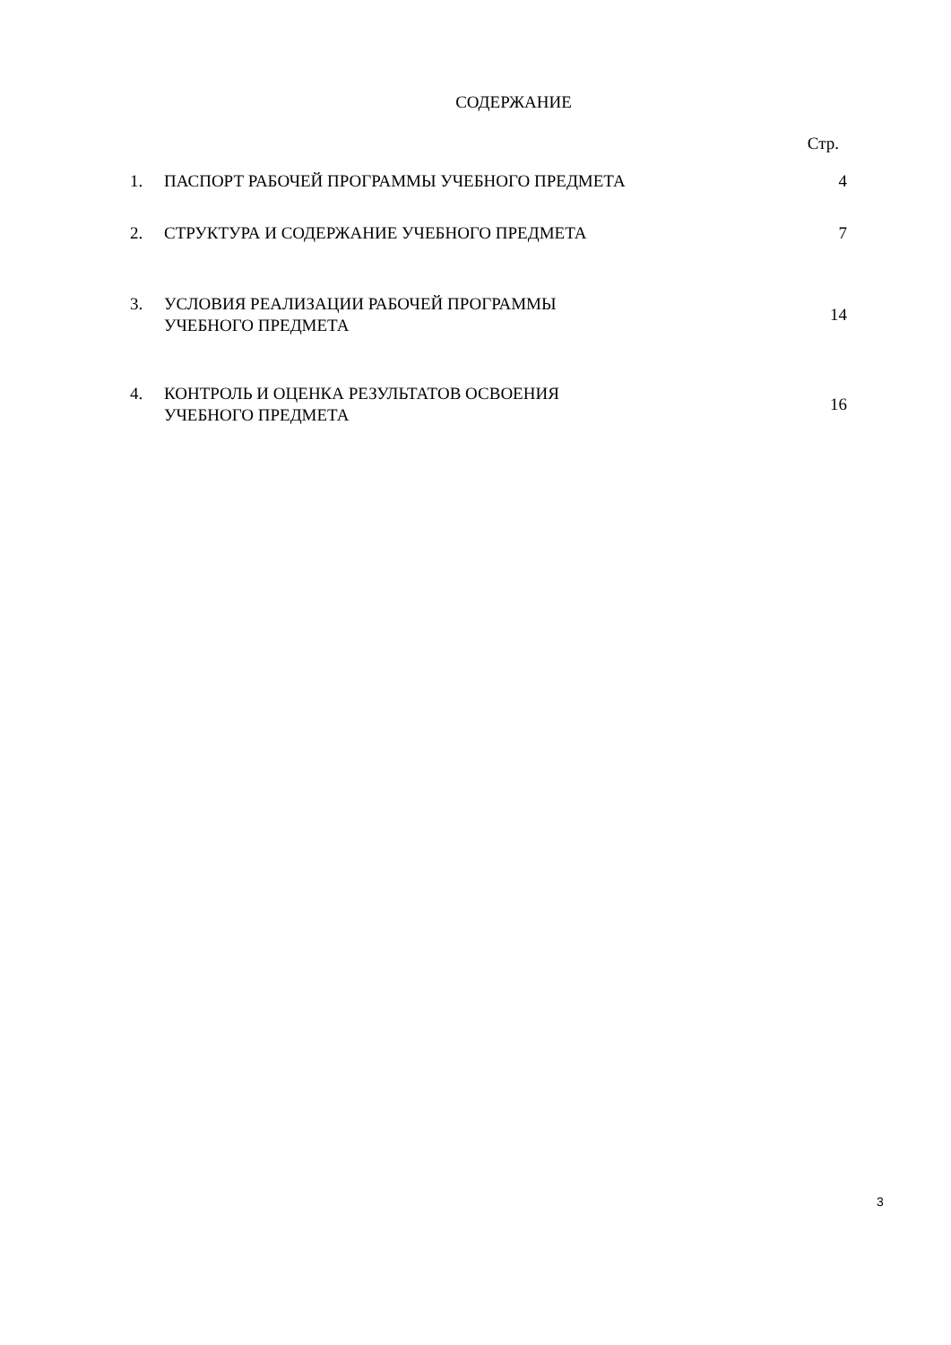СОДЕРЖАНИЕ
Стр.
| 1. | ПАСПОРТ РАБОЧЕЙ ПРОГРАММЫ УЧЕБНОГО ПРЕДМЕТА | 4 |
| 2. | СТРУКТУРА И СОДЕРЖАНИЕ УЧЕБНОГО ПРЕДМЕТА | 7 |
| 3. | УСЛОВИЯ РЕАЛИЗАЦИИ РАБОЧЕЙ ПРОГРАММЫ УЧЕБНОГО ПРЕДМЕТА | 14 |
| 4. | КОНТРОЛЬ И ОЦЕНКА РЕЗУЛЬТАТОВ ОСВОЕНИЯ УЧЕБНОГО ПРЕДМЕТА | 16 |
3